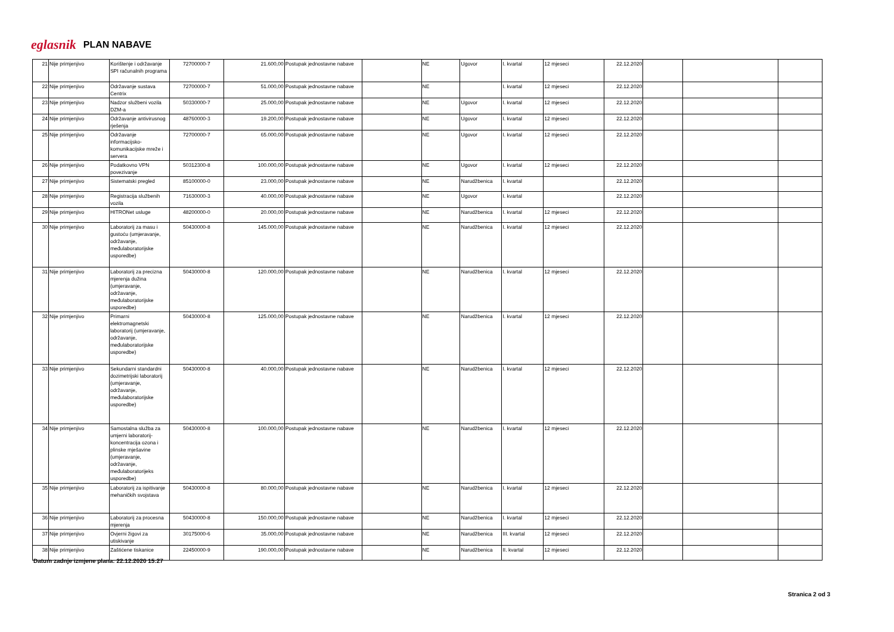eglasnik PLAN NABAVE
| 21 | Nije primjenjivo | Korištenje i održavanje SPI računalnih programa | 72700000-7 | 21.600,00 | Postupak jednostavne nabave | | NE | Ugovor | I. kvartal | 12 mjeseci | 22.12.2020 | | | |
| 22 | Nije primjenjivo | Održavanje sustava Centrix | 72700000-7 | 51.000,00 | Postupak jednostavne nabave | | NE | | I. kvartal | 12 mjeseci | 22.12.2020 | | | |
| 23 | Nije primjenjivo | Nadzor službeni vozila DZM-a | 50330000-7 | 25.000,00 | Postupak jednostavne nabave | | NE | Ugovor | I. kvartal | 12 mjeseci | 22.12.2020 | | | |
| 24 | Nije primjenjivo | Održavanje antivirusnog rješenja | 48760000-3 | 19.200,00 | Postupak jednostavne nabave | | NE | Ugovor | I. kvartal | 12 mjeseci | 22.12.2020 | | | |
| 25 | Nije primjenjivo | Održavanje informacijsko-komunikacijske mreže i servera | 72700000-7 | 65.000,00 | Postupak jednostavne nabave | | NE | Ugovor | I. kvartal | 12 mjeseci | 22.12.2020 | | | |
| 26 | Nije primjenjivo | Podatkovno VPN povezivanje | 50312300-8 | 100.000,00 | Postupak jednostavne nabave | | NE | Ugovor | I. kvartal | 12 mjeseci | 22.12.2020 | | | |
| 27 | Nije primjenjivo | Sistematski pregled | 85100000-0 | 23.000,00 | Postupak jednostavne nabave | | NE | Narudžbenica | I. kvartal | | 22.12.2020 | | | |
| 28 | Nije primjenjivo | Registracija službenih vozila | 71630000-3 | 40.000,00 | Postupak jednostavne nabave | | NE | Ugovor | I. kvartal | | 22.12.2020 | | | |
| 29 | Nije primjenjivo | HITRONet usluge | 48200000-0 | 20.000,00 | Postupak jednostavne nabave | | NE | Narudžbenica | I. kvartal | 12 mjeseci | 22.12.2020 | | | |
| 30 | Nije primjenjivo | Laboratorij za masu i gustoću (umjeravanje, održavanje, međulaboratorijske usporedbe) | 50430000-8 | 145.000,00 | Postupak jednostavne nabave | | NE | Narudžbenica | I. kvartal | 12 mjeseci | 22.12.2020 | | | |
| 31 | Nije primjenjivo | Laboratorij za precizna mjerenja dužina (umjeravanje, održavanje, međulaboratorijske usporedbe) | 50430000-8 | 120.000,00 | Postupak jednostavne nabave | | NE | Narudžbenica | I. kvartal | 12 mjeseci | 22.12.2020 | | | |
| 32 | Nije primjenjivo | Primarni elektromagnetski laboratorij (umjeravanje, održavanje, međulaboratorijske usporedbe) | 50430000-8 | 125.000,00 | Postupak jednostavne nabave | | NE | Narudžbenica | I. kvartal | 12 mjeseci | 22.12.2020 | | | |
| 33 | Nije primjenjivo | Sekundarni standardni dozimetrijski laboratorij (umjeravanje, održavanje, međulaboratorijske usporedbe) | 50430000-8 | 40.000,00 | Postupak jednostavne nabave | | NE | Narudžbenica | I. kvartal | 12 mjeseci | 22.12.2020 | | | |
| 34 | Nije primjenjivo | Samostalna služba za umjerni laboratorij-koncentracija ozona i plinske mješavine (umjeravanje, održavanje, međulaboratorijeks usporedbe) | 50430000-8 | 100.000,00 | Postupak jednostavne nabave | | NE | Narudžbenica | I. kvartal | 12 mjeseci | 22.12.2020 | | | |
| 35 | Nije primjenjivo | Laboratorij za ispitivanje mehaničkih svojstava | 50430000-8 | 80.000,00 | Postupak jednostavne nabave | | NE | Narudžbenica | I. kvartal | 12 mjeseci | 22.12.2020 | | | |
| 36 | Nije primjenjivo | Laboratorij za procesna mjerenja | 50430000-8 | 150.000,00 | Postupak jednostavne nabave | | NE | Narudžbenica | I. kvartal | 12 mjeseci | 22.12.2020 | | | |
| 37 | Nije primjenjivo | Ovjerni žigovi za utiskivanje | 30175000-6 | 35.000,00 | Postupak jednostavne nabave | | NE | Narudžbenica | III. kvartal | 12 mjeseci | 22.12.2020 | | | |
| 38 | Nije primjenjivo | Zaštićene tiskanice | 22450000-9 | 190.000,00 | Postupak jednostavne nabave | | NE | Narudžbenica | II. kvartal | 12 mjeseci | 22.12.2020 | | | |
Datum zadnje izmjene plana: 22.12.2020 15:27
Stranica 2 od 3